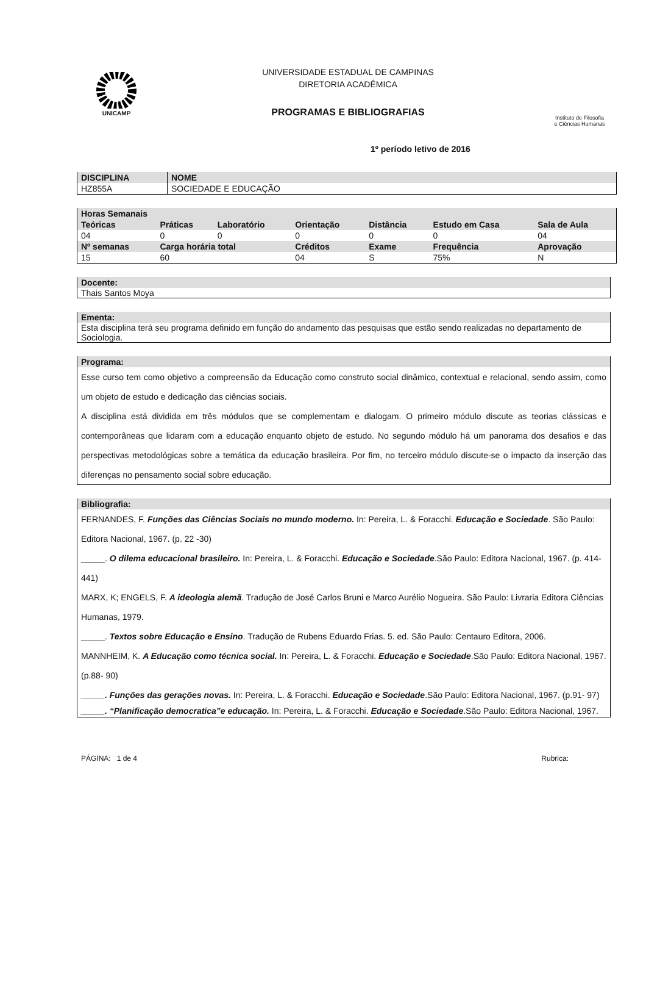UNICAMP
UNIVERSIDADE ESTADUAL DE CAMPINAS
DIRETORIA ACADÊMICA
PROGRAMAS E BIBLIOGRAFIAS
Instituto de Filosofia
e Ciências Humanas
1º período letivo de 2016
| DISCIPLINA | NOME |
| --- | --- |
| HZ855A | SOCIEDADE E EDUCAÇÃO |
| Horas Semanais | | | | | | |
| --- | --- | --- | --- | --- | --- | --- |
| Teóricas | Práticas | Laboratório | Orientação | Distância | Estudo em Casa | Sala de Aula |
| 04 | 0 | 0 | 0 | 0 | 0 | 04 |
| Nº semanas | Carga horária total | | Créditos | Exame | Frequência | Aprovação |
| 15 | 60 | | 04 | S | 75% | N |
Docente:
Thais Santos Moya
Ementa:
Esta disciplina terá seu programa definido em função do andamento das pesquisas que estão sendo realizadas no departamento de Sociologia.
Programa:
Esse curso tem como objetivo a compreensão da Educação como construto social dinâmico, contextual e relacional, sendo assim, como um objeto de estudo e dedicação das ciências sociais.
A disciplina está dividida em três módulos que se complementam e dialogam. O primeiro módulo discute as teorias clássicas e contemporâneas que lidaram com a educação enquanto objeto de estudo. No segundo módulo há um panorama dos desafios e das perspectivas metodológicas sobre a temática da educação brasileira. Por fim, no terceiro módulo discute-se o impacto da inserção das diferenças no pensamento social sobre educação.
Bibliografia:
FERNANDES, F. Funções das Ciências Sociais no mundo moderno. In: Pereira, L. & Foracchi. Educação e Sociedade. São Paulo: Editora Nacional, 1967. (p. 22 -30)
_____. O dilema educacional brasileiro. In: Pereira, L. & Foracchi. Educação e Sociedade.São Paulo: Editora Nacional, 1967. (p. 414-441)
MARX, K; ENGELS, F. A ideologia alemã. Tradução de José Carlos Bruni e Marco Aurélio Nogueira. São Paulo: Livraria Editora Ciências Humanas, 1979.
_____. Textos sobre Educação e Ensino. Tradução de Rubens Eduardo Frias. 5. ed. São Paulo: Centauro Editora, 2006.
MANNHEIM, K. A Educação como técnica social. In: Pereira, L. & Foracchi. Educação e Sociedade.São Paulo: Editora Nacional, 1967. (p.88- 90)
_____. Funções das gerações novas. In: Pereira, L. & Foracchi. Educação e Sociedade.São Paulo: Editora Nacional, 1967. (p.91- 97)
_____. “Planificação democratica”e educação. In: Pereira, L. & Foracchi. Educação e Sociedade.São Paulo: Editora Nacional, 1967.
PÁGINA: 1 de 4 Rubrica: